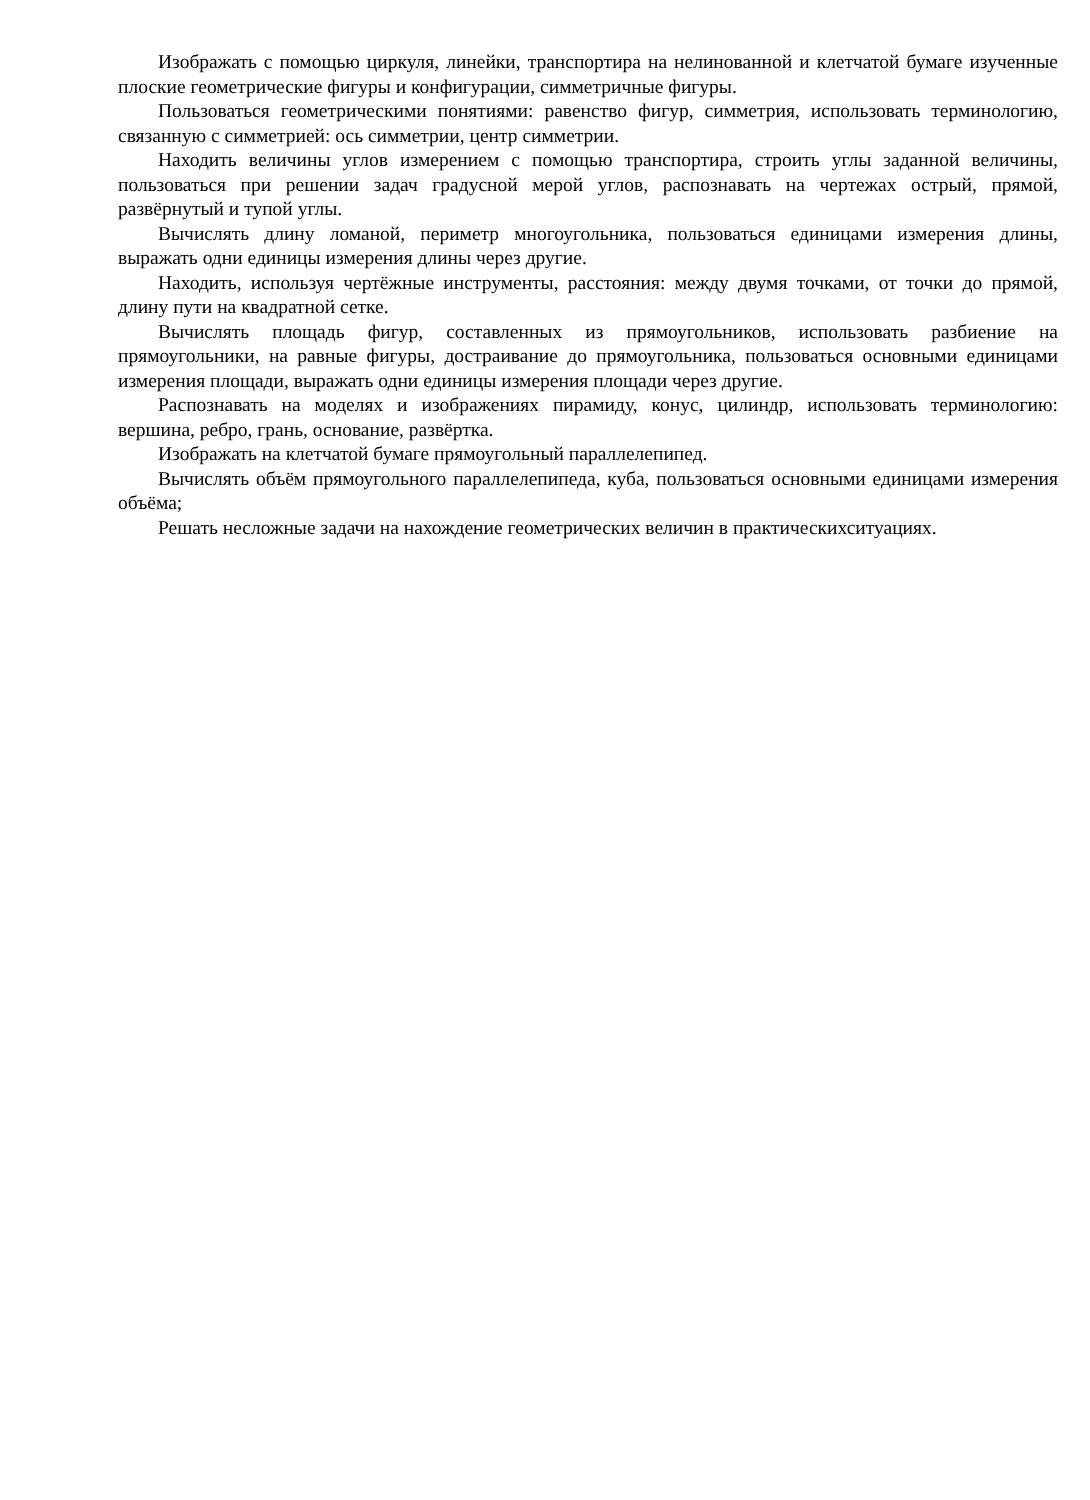Изображать с помощью циркуля, линейки, транспортира на нелинованной и клетчатой бумаге изученные плоские геометрические фигуры и конфигурации, симметричные фигуры.
Пользоваться геометрическими понятиями: равенство фигур, симметрия, использовать терминологию, связанную с симметрией: ось симметрии, центр симметрии.
Находить величины углов измерением с помощью транспортира, строить углы заданной величины, пользоваться при решении задач градусной мерой углов, распознавать на чертежах острый, прямой, развёрнутый и тупой углы.
Вычислять длину ломаной, периметр многоугольника, пользоваться единицами измерения длины, выражать одни единицы измерения длины через другие.
Находить, используя чертёжные инструменты, расстояния: между двумя точками, от точки до прямой, длину пути на квадратной сетке.
Вычислять площадь фигур, составленных из прямоугольников, использовать разбиение на прямоугольники, на равные фигуры, достраивание до прямоугольника, пользоваться основными единицами измерения площади, выражать одни единицы измерения площади через другие.
Распознавать на моделях и изображениях пирамиду, конус, цилиндр, использовать терминологию: вершина, ребро, грань, основание, развёртка.
Изображать на клетчатой бумаге прямоугольный параллелепипед.
Вычислять объём прямоугольного параллелепипеда, куба, пользоваться основными единицами измерения объёма;
Решать несложные задачи на нахождение геометрических величин в практическихситуациях.